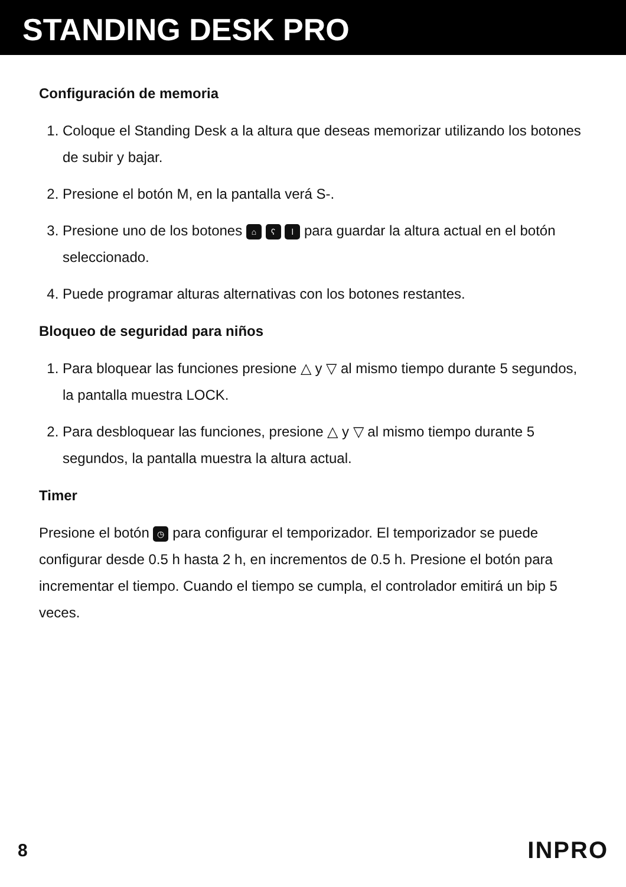STANDING DESK PRO
Configuración de memoria
1. Coloque el Standing Desk a la altura que deseas memorizar utilizando los botones de subir y bajar.
2. Presione el botón M, en la pantalla verá S-.
3. Presione uno de los botones ⌂ ʕ ǀ para guardar la altura actual en el botón seleccionado.
4. Puede programar alturas alternativas con los botones restantes.
Bloqueo de seguridad para niños
1. Para bloquear las funciones presione △ y ▽ al mismo tiempo durante 5 segundos, la pantalla muestra LOCK.
2. Para desbloquear las funciones, presione △ y ▽ al mismo tiempo durante 5 segundos, la pantalla muestra la altura actual.
Timer
Presione el botón ◷ para configurar el temporizador. El temporizador se puede configurar desde 0.5 h hasta 2 h, en incrementos de 0.5 h. Presione el botón para incrementar el tiempo. Cuando el tiempo se cumpla, el controlador emitirá un bip 5 veces.
8 INPRO